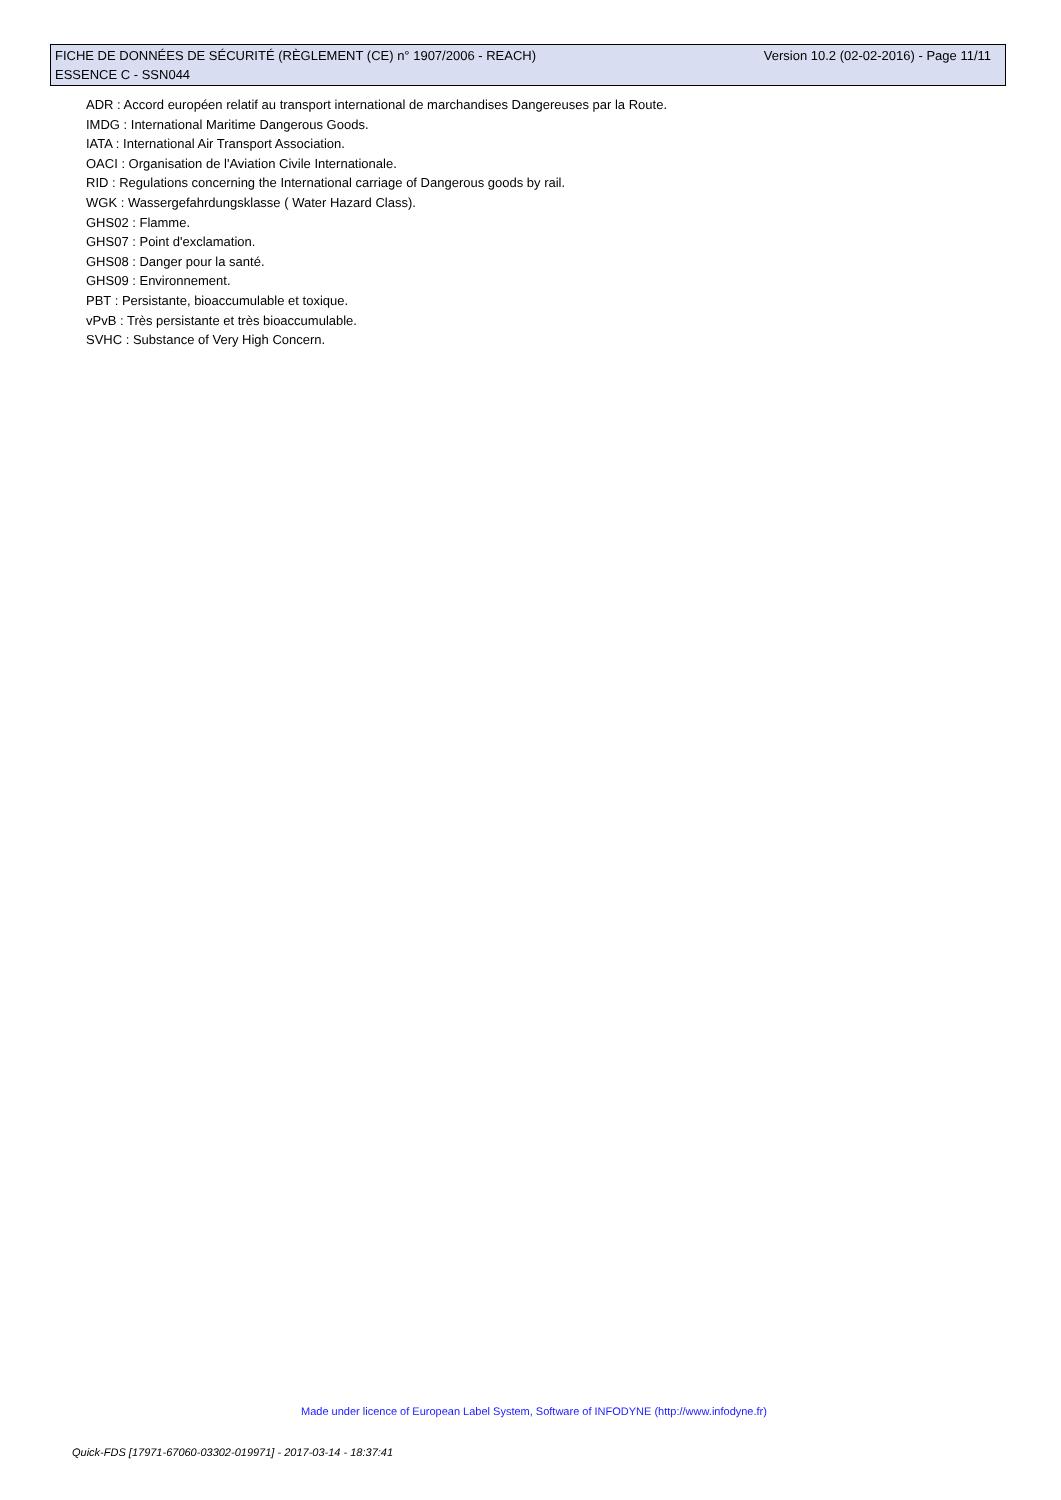Version 10.2 (02-02-2016) - Page 11/11 FICHE DE DONNÉES DE SÉCURITÉ (RÈGLEMENT (CE) n° 1907/2006 - REACH)
ESSENCE C - SSN044
ADR : Accord européen relatif au transport international de marchandises Dangereuses par la Route.
IMDG : International Maritime Dangerous Goods.
IATA : International Air Transport Association.
OACI : Organisation de l'Aviation Civile Internationale.
RID : Regulations concerning the International carriage of Dangerous goods by rail.
WGK : Wassergefahrdungsklasse ( Water Hazard Class).
GHS02 : Flamme.
GHS07 : Point d'exclamation.
GHS08 : Danger pour la santé.
GHS09 : Environnement.
PBT : Persistante, bioaccumulable et toxique.
vPvB : Très persistante et très bioaccumulable.
SVHC : Substance of Very High Concern.
Made under licence of European Label System, Software of INFODYNE (http://www.infodyne.fr)
Quick-FDS [17971-67060-03302-019971] - 2017-03-14 - 18:37:41